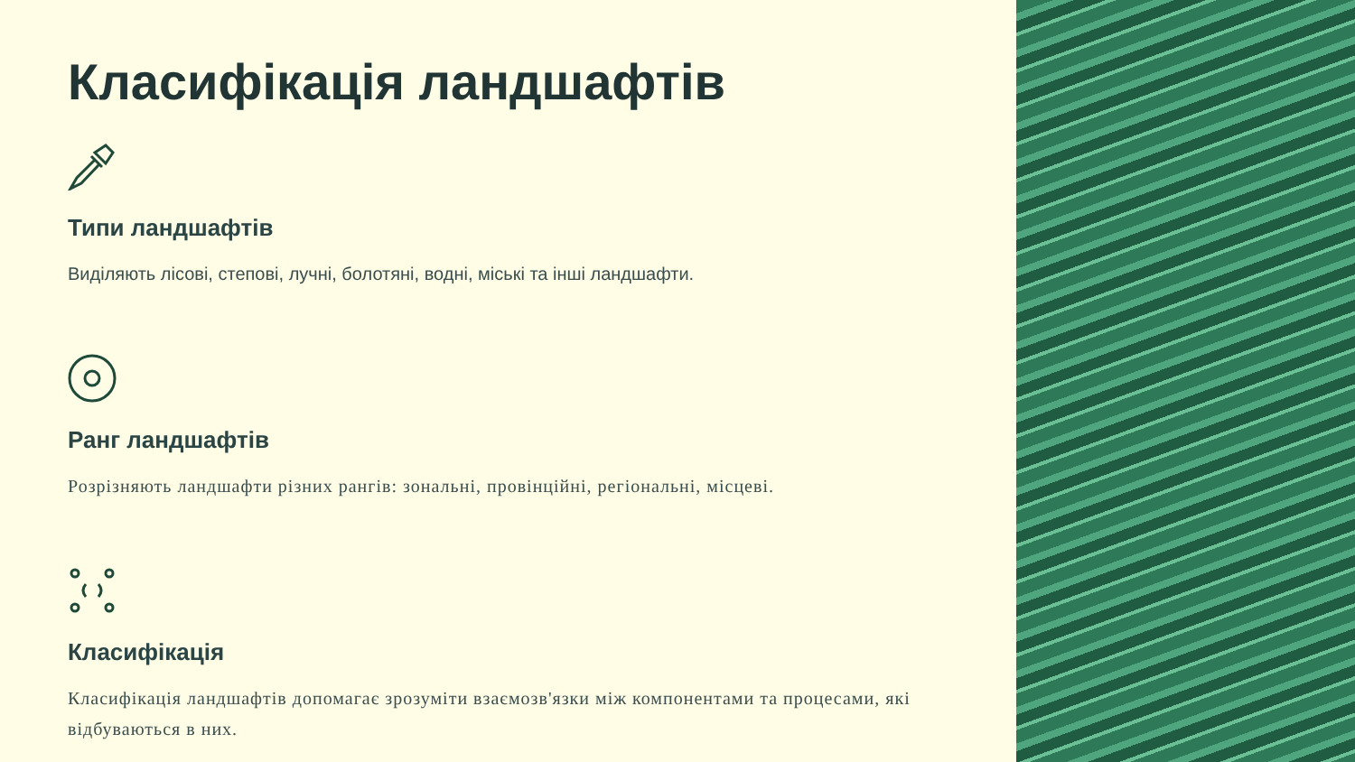Класифікація ландшафтів
Типи ландшафтів
Виділяють лісові, степові, лучні, болотяні, водні, міські та інші ландшафти.
Ранг ландшафтів
Розрізняють ландшафти різних рангів: зональні, провінційні, регіональні, місцеві.
Класифікація
Класифікація ландшафтів допомагає зрозуміти взаємозв'язки між компонентами та процесами, які відбуваються в них.